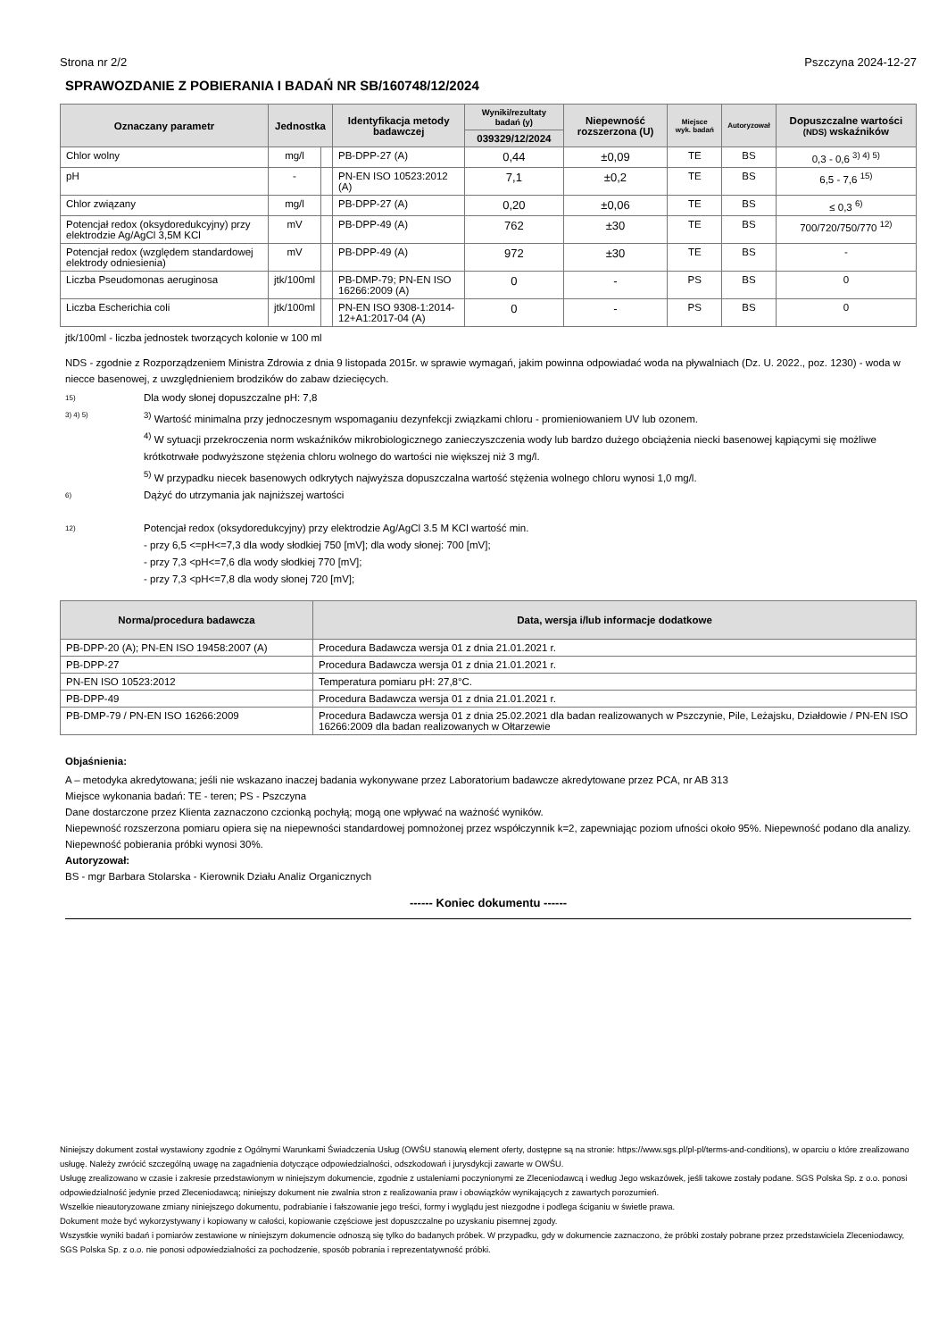Strona nr 2/2 Pszczyna 2024-12-27
SPRAWOZDANIE Z POBIERANIA I BADAŃ NR SB/160748/12/2024
| Oznaczany parametr | Jednostka | | Identyfikacja metody badawczej | Wyniki/rezultaty badań (y) | Niepewność rozszerzona (U) | Miejsce wyk. badań | Autoryzował | Dopuszczalne wartości (NDS) wskaźników |
| --- | --- | --- | --- | --- | --- | --- | --- | --- |
| | | | | 039329/12/2024 | | | | |
| Chlor wolny | mg/l | | PB-DPP-27 (A) | 0,44 | ±0,09 | TE | BS | 0,3 - 0,6 <sup>3) 4) 5)</sup> |
| pH | - | | PN-EN ISO 10523:2012 (A) | 7,1 | ±0,2 | TE | BS | 6,5 - 7,6 <sup>15)</sup> |
| Chlor związany | mg/l | | PB-DPP-27 (A) | 0,20 | ±0,06 | TE | BS | ≤ 0,3 <sup>6)</sup> |
| Potencjał redox (oksydoredukcyjny) przy elektrodzie Ag/AgCl 3,5M KCl | mV | | PB-DPP-49 (A) | 762 | ±30 | TE | BS | 700/720/750/770 <sup>12)</sup> |
| Potencjał redox (względem standardowej elektrody odniesienia) | mV | | PB-DPP-49 (A) | 972 | ±30 | TE | BS | - |
| Liczba Pseudomonas aeruginosa | jtk/100ml | | PB-DMP-79; PN-EN ISO 16266:2009 (A) | 0 | - | PS | BS | 0 |
| Liczba Escherichia coli | jtk/100ml | | PN-EN ISO 9308-1:2014-12+A1:2017-04 (A) | 0 | - | PS | BS | 0 |
jtk/100ml - liczba jednostek tworzących kolonie w 100 ml
NDS - zgodnie z Rozporządzeniem Ministra Zdrowia z dnia 9 listopada 2015r. w sprawie wymagań, jakim powinna odpowiadać woda na pływalniach (Dz. U. 2022., poz. 1230) - woda w niecce basenowej, z uwzględnieniem brodzików do zabaw dziecięcych.
15) Dla wody słonej dopuszczalne pH: 7,8
3) 4) 5) <sup>3)</sup> Wartość minimalna przy jednoczesnym wspomaganiu dezynfekcji związkami chloru - promieniowaniem UV lub ozonem.
<sup>4)</sup> W sytuacji przekroczenia norm wskaźników mikrobiologicznego zanieczyszczenia wody lub bardzo dużego obciążenia niecki basenowej kąpiącymi się możliwe krótkotrwałe podwyższone stężenia chloru wolnego do wartości nie większej niż 3 mg/l.
<sup>5)</sup> W przypadku niecek basenowych odkrytych najwyższa dopuszczalna wartość stężenia wolnego chloru wynosi 1,0 mg/l.
6) Dążyć do utrzymania jak najniższej wartości
12) Potencjał redox (oksydoredukcyjny) przy elektrodzie Ag/AgCl 3.5 M KCl wartość min.
- przy 6,5 <=pH<=7,3 dla wody słodkiej 750 [mV]; dla wody słonej: 700 [mV];
- przy 7,3 <pH<=7,6 dla wody słodkiej 770 [mV];
- przy 7,3 <pH<=7,8 dla wody słonej 720 [mV];
| Norma/procedura badawcza | Data, wersja i/lub informacje dodatkowe |
| --- | --- |
| PB-DPP-20 (A); PN-EN ISO 19458:2007 (A) | Procedura Badawcza wersja 01 z dnia 21.01.2021 r. |
| PB-DPP-27 | Procedura Badawcza wersja 01 z dnia 21.01.2021 r. |
| PN-EN ISO 10523:2012 | Temperatura pomiaru pH: 27,8°C. |
| PB-DPP-49 | Procedura Badawcza wersja 01 z dnia 21.01.2021 r. |
| PB-DMP-79 / PN-EN ISO 16266:2009 | Procedura Badawcza wersja 01 z dnia 25.02.2021 dla badan realizowanych w Pszczynie, Pile, Leżajsku, Działdowie / PN-EN ISO 16266:2009 dla badan realizowanych w Ołtarzewie |
Objaśnienia:
A – metodyka akredytowana; jeśli nie wskazano inaczej badania wykonywane przez Laboratorium badawcze akredytowane przez PCA, nr AB 313
Miejsce wykonania badań: TE - teren; PS - Pszczyna
Dane dostarczone przez Klienta zaznaczono czcionką pochyłą; mogą one wpływać na ważność wyników.
Niepewność rozszerzona pomiaru opiera się na niepewności standardowej pomnożonej przez współczynnik k=2, zapewniając poziom ufności około 95%. Niepewność podano dla analizy. Niepewność pobierania próbki wynosi 30%.
Autoryzował:
BS - mgr Barbara Stolarska - Kierownik Działu Analiz Organicznych
------ Koniec dokumentu ------
Niniejszy dokument został wystawiony zgodnie z Ogólnymi Warunkami Świadczenia Usług (OWŚU stanowią element oferty, dostępne są na stronie: https://www.sgs.pl/pl-pl/terms-and-conditions), w oparciu o które zrealizowano usługę. Należy zwrócić szczególną uwagę na zagadnienia dotyczące odpowiedzialności, odszkodowań i jurysdykcji zawarte w OWŚU.
Usługę zrealizowano w czasie i zakresie przedstawionym w niniejszym dokumencie, zgodnie z ustaleniami poczynionymi ze Zleceniodawcą i według Jego wskazówek, jeśli takowe zostały podane. SGS Polska Sp. z o.o. ponosi odpowiedzialność jedynie przed Zleceniodawcą; niniejszy dokument nie zwalnia stron z realizowania praw i obowiązków wynikających z zawartych porozumień.
Wszelkie nieautoryzowane zmiany niniejszego dokumentu, podrabianie i fałszowanie jego treści, formy i wyglądu jest niezgodne i podlega ściganiu w świetle prawa.
Dokument może być wykorzystywany i kopiowany w całości, kopiowanie częściowe jest dopuszczalne po uzyskaniu pisemnej zgody.
Wszystkie wyniki badań i pomiarów zestawione w niniejszym dokumencie odnoszą się tylko do badanych próbek. W przypadku, gdy w dokumencie zaznaczono, że próbki zostały pobrane przez przedstawiciela Zleceniodawcy, SGS Polska Sp. z o.o. nie ponosi odpowiedzialności za pochodzenie, sposób pobrania i reprezentatywność próbki.